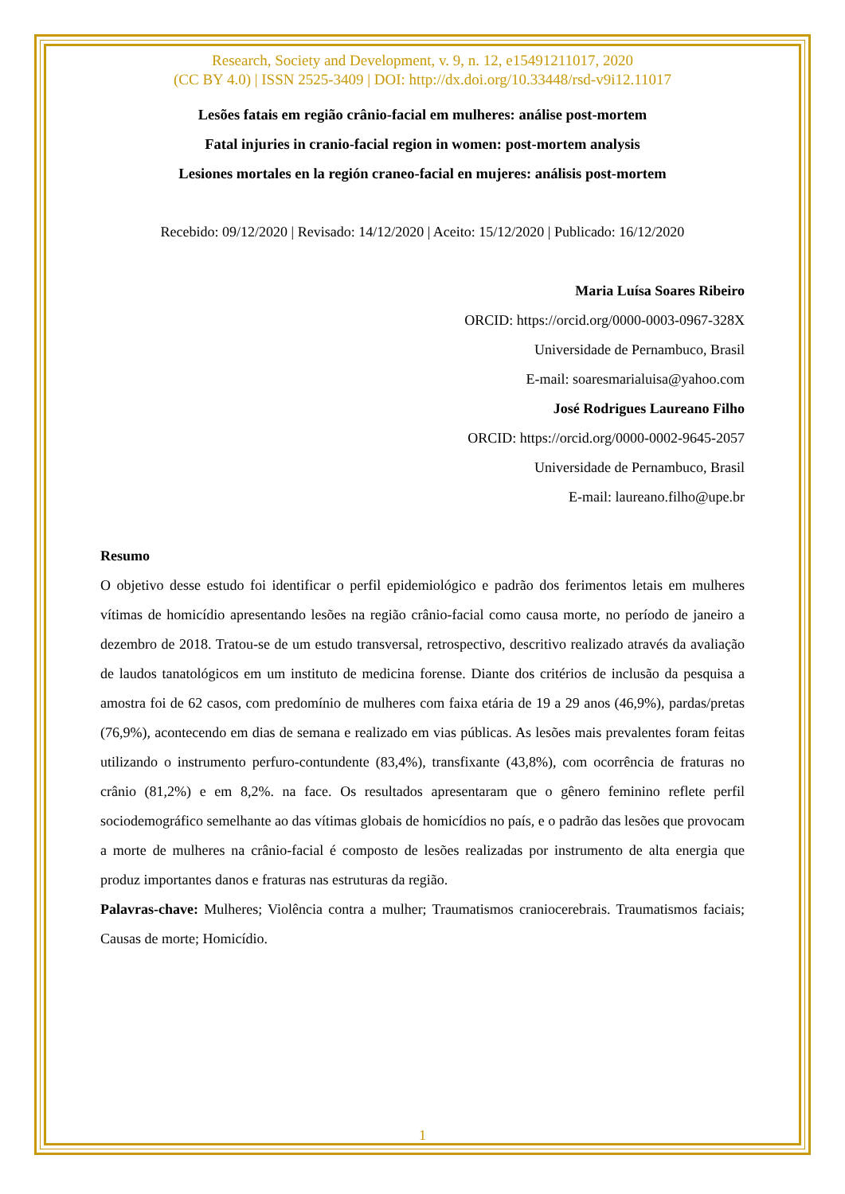Research, Society and Development, v. 9, n. 12, e15491211017, 2020
(CC BY 4.0) | ISSN 2525-3409 | DOI: http://dx.doi.org/10.33448/rsd-v9i12.11017
Lesões fatais em região crânio-facial em mulheres: análise post-mortem
Fatal injuries in cranio-facial region in women: post-mortem analysis
Lesiones mortales en la región craneo-facial en mujeres: análisis post-mortem
Recebido: 09/12/2020 | Revisado: 14/12/2020 | Aceito: 15/12/2020 | Publicado: 16/12/2020
Maria Luísa Soares Ribeiro
ORCID: https://orcid.org/0000-0003-0967-328X
Universidade de Pernambuco, Brasil
E-mail: soaresmarialuisa@yahoo.com
José Rodrigues Laureano Filho
ORCID: https://orcid.org/0000-0002-9645-2057
Universidade de Pernambuco, Brasil
E-mail: laureano.filho@upe.br
Resumo
O objetivo desse estudo foi identificar o perfil epidemiológico e padrão dos ferimentos letais em mulheres vítimas de homicídio apresentando lesões na região crânio-facial como causa morte, no período de janeiro a dezembro de 2018. Tratou-se de um estudo transversal, retrospectivo, descritivo realizado através da avaliação de laudos tanatológicos em um instituto de medicina forense. Diante dos critérios de inclusão da pesquisa a amostra foi de 62 casos, com predomínio de mulheres com faixa etária de 19 a 29 anos (46,9%), pardas/pretas (76,9%), acontecendo em dias de semana e realizado em vias públicas. As lesões mais prevalentes foram feitas utilizando o instrumento perfuro-contundente (83,4%), transfixante (43,8%), com ocorrência de fraturas no crânio (81,2%) e em 8,2%. na face. Os resultados apresentaram que o gênero feminino reflete perfil sociodemográfico semelhante ao das vítimas globais de homicídios no país, e o padrão das lesões que provocam a morte de mulheres na crânio-facial é composto de lesões realizadas por instrumento de alta energia que produz importantes danos e fraturas nas estruturas da região.
Palavras-chave: Mulheres; Violência contra a mulher; Traumatismos craniocerebrais. Traumatismos faciais; Causas de morte; Homicídio.
1